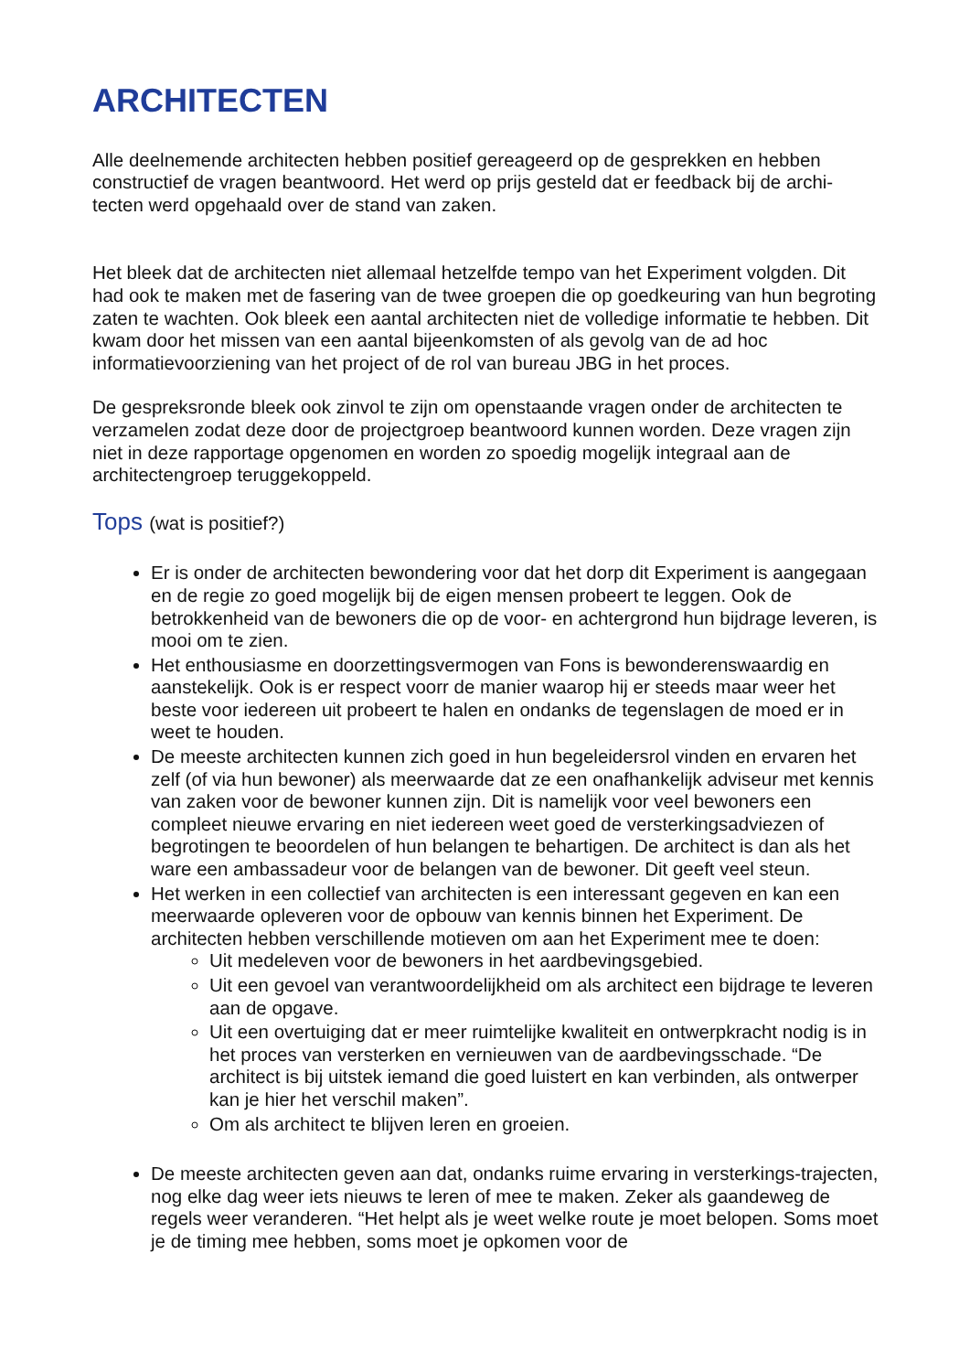ARCHITECTEN
Alle deelnemende architecten hebben positief gereageerd op de gesprekken en hebben constructief de vragen beantwoord. Het werd op prijs gesteld dat er feedback bij de archi-tecten werd opgehaald over de stand van zaken.
Het bleek dat de architecten niet allemaal hetzelfde tempo van het Experiment volgden. Dit had ook te maken met de fasering van de twee groepen die op goedkeuring van hun begroting zaten te wachten. Ook bleek een aantal architecten niet de volledige informatie te hebben. Dit kwam door het missen van een aantal bijeenkomsten of als gevolg van de ad hoc informatievoorziening van het project of de rol van bureau JBG in het proces.
De gespreksronde bleek ook zinvol te zijn om openstaande vragen onder de architecten te verzamelen zodat deze door de projectgroep beantwoord kunnen worden. Deze vragen zijn niet in deze rapportage opgenomen en worden zo spoedig mogelijk integraal aan de architectengroep teruggekoppeld.
Tops (wat is positief?)
Er is onder de architecten bewondering voor dat het dorp dit Experiment is aangegaan en de regie zo goed mogelijk bij de eigen mensen probeert te leggen. Ook de betrokkenheid van de bewoners die op de voor- en achtergrond hun bijdrage leveren, is mooi om te zien.
Het enthousiasme en doorzettingsvermogen van Fons is bewonderenswaardig en aanstekelijk. Ook is er respect voorr de manier waarop hij er steeds maar weer het beste voor iedereen uit probeert te halen en ondanks de tegenslagen de moed er in weet te houden.
De meeste architecten kunnen zich goed in hun begeleidersrol vinden en ervaren het zelf (of via hun bewoner) als meerwaarde dat ze een onafhankelijk adviseur met kennis van zaken voor de bewoner kunnen zijn. Dit is namelijk voor veel bewoners een compleet nieuwe ervaring en niet iedereen weet goed de versterkingsadviezen of begrotingen te beoordelen of hun belangen te behartigen. De architect is dan als het ware een ambassadeur voor de belangen van de bewoner. Dit geeft veel steun.
Het werken in een collectief van architecten is een interessant gegeven en kan een meerwaarde opleveren voor de opbouw van kennis binnen het Experiment. De architecten hebben verschillende motieven om aan het Experiment mee te doen:
Uit medeleven voor de bewoners in het aardbevingsgebied.
Uit een gevoel van verantwoordelijkheid om als architect een bijdrage te leveren aan de opgave.
Uit een overtuiging dat er meer ruimtelijke kwaliteit en ontwerpkracht nodig is in het proces van versterken en vernieuwen van de aardbevingsschade. “De architect is bij uitstek iemand die goed luistert en kan verbinden, als ontwerper kan je hier het verschil maken”.
Om als architect te blijven leren en groeien.
De meeste architecten geven aan dat, ondanks ruime ervaring in versterkings-trajecten, nog elke dag weer iets nieuws te leren of mee te maken. Zeker als gaandeweg de regels weer veranderen. “Het helpt als je weet welke route je moet belopen. Soms moet je de timing mee hebben, soms moet je opkomen voor de